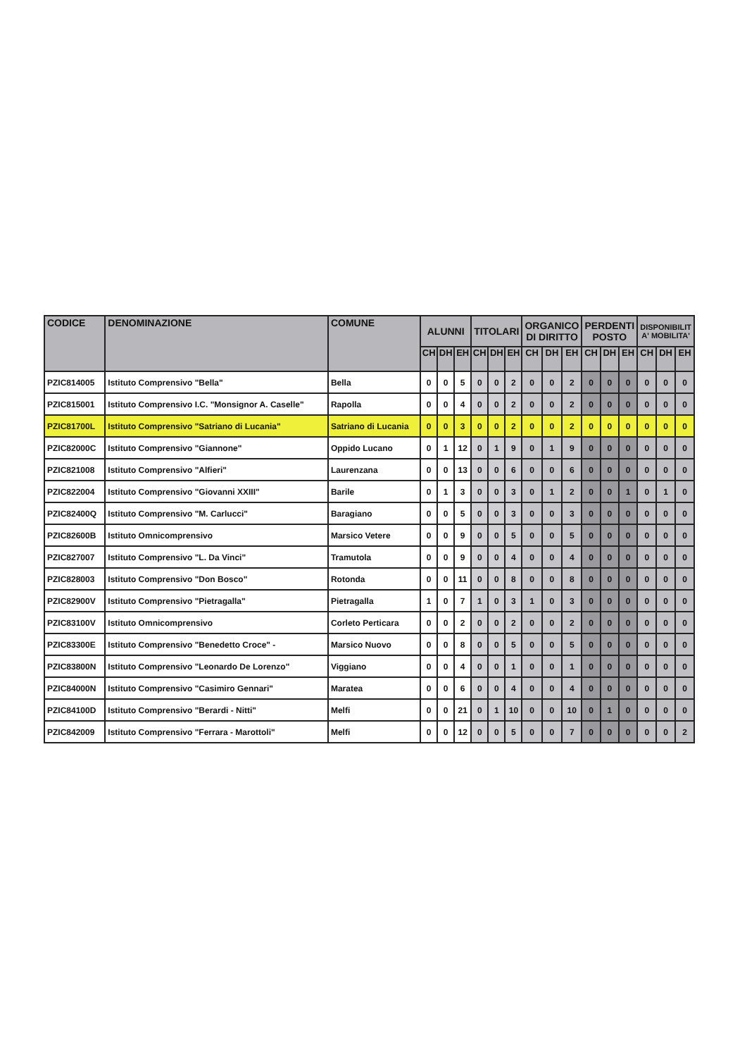| CODICE | DENOMINAZIONE | COMUNE | ALUNNI | | | TITOLARI | | | ORGANICO DI DIRITTO | | | PERDENTI POSTO | | | DISPONIBILIT A' MOBILITA' | | |
| --- | --- | --- | --- | --- | --- | --- | --- | --- | --- | --- | --- | --- | --- | --- | --- | --- | --- |
| | | | CH | DH | EH | CH | DH | EH | CH | DH | EH | CH | DH | EH | CH | DH | EH |
| PZIC814005 | Istituto Comprensivo "Bella" | Bella | 0 | 0 | 5 | 0 | 0 | 2 | 0 | 0 | 2 | 0 | 0 | 0 | 0 | 0 | 0 |
| PZIC815001 | Istituto Comprensivo I.C. "Monsignor A. Caselle" | Rapolla | 0 | 0 | 4 | 0 | 0 | 2 | 0 | 0 | 2 | 0 | 0 | 0 | 0 | 0 | 0 |
| PZIC81700L | Istituto Comprensivo "Satriano di Lucania" | Satriano di Lucania | 0 | 0 | 3 | 0 | 0 | 2 | 0 | 0 | 2 | 0 | 0 | 0 | 0 | 0 | 0 |
| PZIC82000C | Istituto Comprensivo "Giannone" | Oppido Lucano | 0 | 1 | 12 | 0 | 1 | 9 | 0 | 1 | 9 | 0 | 0 | 0 | 0 | 0 | 0 |
| PZIC821008 | Istituto Comprensivo "Alfieri" | Laurenzana | 0 | 0 | 13 | 0 | 0 | 6 | 0 | 0 | 6 | 0 | 0 | 0 | 0 | 0 | 0 |
| PZIC822004 | Istituto Comprensivo "Giovanni XXIII" | Barile | 0 | 1 | 3 | 0 | 0 | 3 | 0 | 1 | 2 | 0 | 0 | 1 | 0 | 1 | 0 |
| PZIC82400Q | Istituto Comprensivo "M. Carlucci" | Baragiano | 0 | 0 | 5 | 0 | 0 | 3 | 0 | 0 | 3 | 0 | 0 | 0 | 0 | 0 | 0 |
| PZIC82600B | Istituto Omnicomprensivo | Marsico Vetere | 0 | 0 | 9 | 0 | 0 | 5 | 0 | 0 | 5 | 0 | 0 | 0 | 0 | 0 | 0 |
| PZIC827007 | Istituto Comprensivo "L. Da Vinci" | Tramutola | 0 | 0 | 9 | 0 | 0 | 4 | 0 | 0 | 4 | 0 | 0 | 0 | 0 | 0 | 0 |
| PZIC828003 | Istituto Comprensivo "Don Bosco" | Rotonda | 0 | 0 | 11 | 0 | 0 | 8 | 0 | 0 | 8 | 0 | 0 | 0 | 0 | 0 | 0 |
| PZIC82900V | Istituto Comprensivo "Pietragalla" | Pietragalla | 1 | 0 | 7 | 1 | 0 | 3 | 1 | 0 | 3 | 0 | 0 | 0 | 0 | 0 | 0 |
| PZIC83100V | Istituto Omnicomprensivo | Corleto Perticara | 0 | 0 | 2 | 0 | 0 | 2 | 0 | 0 | 2 | 0 | 0 | 0 | 0 | 0 | 0 |
| PZIC83300E | Istituto Comprensivo "Benedetto Croce" - | Marsico Nuovo | 0 | 0 | 8 | 0 | 0 | 5 | 0 | 0 | 5 | 0 | 0 | 0 | 0 | 0 | 0 |
| PZIC83800N | Istituto Comprensivo "Leonardo De Lorenzo" | Viggiano | 0 | 0 | 4 | 0 | 0 | 1 | 0 | 0 | 1 | 0 | 0 | 0 | 0 | 0 | 0 |
| PZIC84000N | Istituto Comprensivo "Casimiro Gennari" | Maratea | 0 | 0 | 6 | 0 | 0 | 4 | 0 | 0 | 4 | 0 | 0 | 0 | 0 | 0 | 0 |
| PZIC84100D | Istituto Comprensivo "Berardi - Nitti" | Melfi | 0 | 0 | 21 | 0 | 1 | 10 | 0 | 0 | 10 | 0 | 1 | 0 | 0 | 0 | 0 |
| PZIC842009 | Istituto Comprensivo "Ferrara - Marottoli" | Melfi | 0 | 0 | 12 | 0 | 0 | 5 | 0 | 0 | 7 | 0 | 0 | 0 | 0 | 0 | 2 |